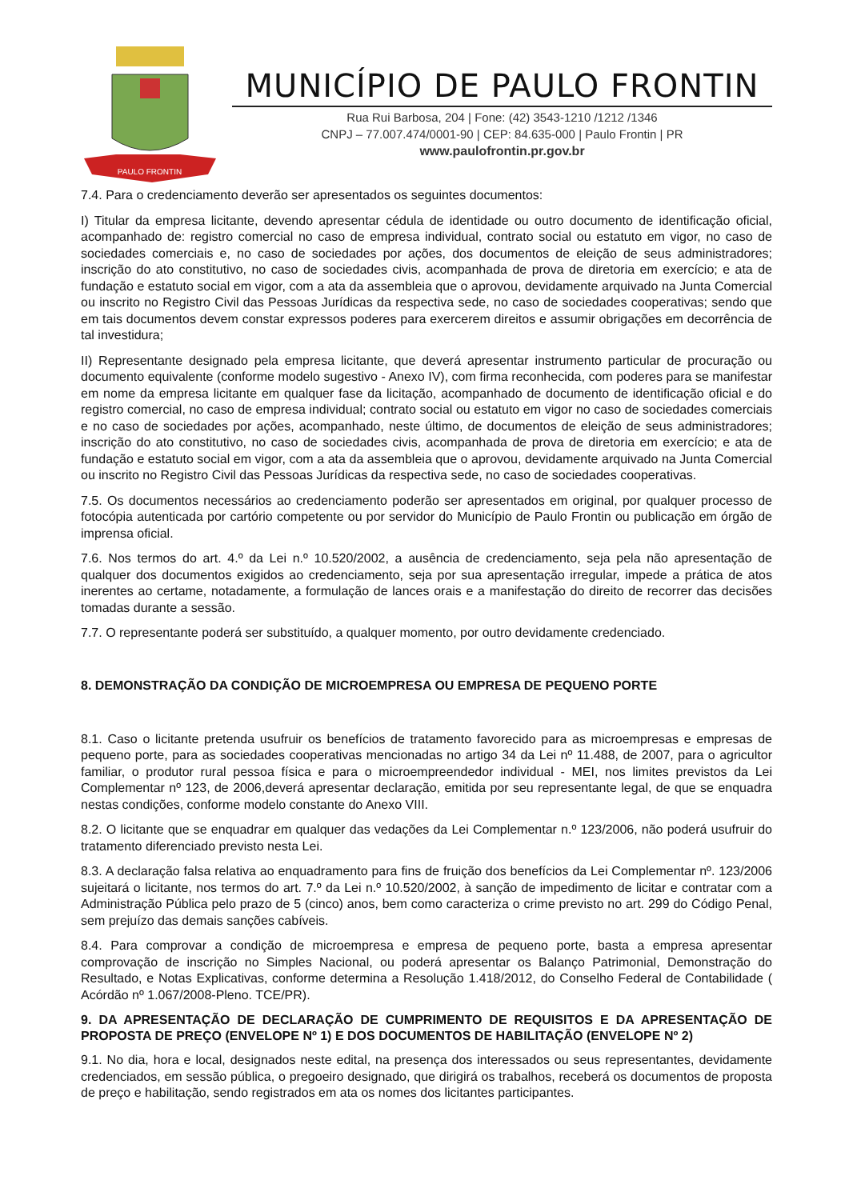PAULO FRONTIN
MUNICÍPIO DE PAULO FRONTIN
Rua Rui Barbosa, 204 | Fone: (42) 3543-1210 /1212 /1346
CNPJ – 77.007.474/0001-90 | CEP: 84.635-000 | Paulo Frontin | PR
www.paulofrontin.pr.gov.br
7.4. Para o credenciamento deverão ser apresentados os seguintes documentos:
I) Titular da empresa licitante, devendo apresentar cédula de identidade ou outro documento de identificação oficial, acompanhado de: registro comercial no caso de empresa individual, contrato social ou estatuto em vigor, no caso de sociedades comerciais e, no caso de sociedades por ações, dos documentos de eleição de seus administradores; inscrição do ato constitutivo, no caso de sociedades civis, acompanhada de prova de diretoria em exercício; e ata de fundação e estatuto social em vigor, com a ata da assembleia que o aprovou, devidamente arquivado na Junta Comercial ou inscrito no Registro Civil das Pessoas Jurídicas da respectiva sede, no caso de sociedades cooperativas; sendo que em tais documentos devem constar expressos poderes para exercerem direitos e assumir obrigações em decorrência de tal investidura;
II) Representante designado pela empresa licitante, que deverá apresentar instrumento particular de procuração ou documento equivalente (conforme modelo sugestivo - Anexo IV), com firma reconhecida, com poderes para se manifestar em nome da empresa licitante em qualquer fase da licitação, acompanhado de documento de identificação oficial e do registro comercial, no caso de empresa individual; contrato social ou estatuto em vigor no caso de sociedades comerciais e no caso de sociedades por ações, acompanhado, neste último, de documentos de eleição de seus administradores; inscrição do ato constitutivo, no caso de sociedades civis, acompanhada de prova de diretoria em exercício; e ata de fundação e estatuto social em vigor, com a ata da assembleia que o aprovou, devidamente arquivado na Junta Comercial ou inscrito no Registro Civil das Pessoas Jurídicas da respectiva sede, no caso de sociedades cooperativas.
7.5. Os documentos necessários ao credenciamento poderão ser apresentados em original, por qualquer processo de fotocópia autenticada por cartório competente ou por servidor do Município de Paulo Frontin ou publicação em órgão de imprensa oficial.
7.6. Nos termos do art. 4.º da Lei n.º 10.520/2002, a ausência de credenciamento, seja pela não apresentação de qualquer dos documentos exigidos ao credenciamento, seja por sua apresentação irregular, impede a prática de atos inerentes ao certame, notadamente, a formulação de lances orais e a manifestação do direito de recorrer das decisões tomadas durante a sessão.
7.7. O representante poderá ser substituído, a qualquer momento, por outro devidamente credenciado.
8. DEMONSTRAÇÃO DA CONDIÇÃO DE MICROEMPRESA OU EMPRESA DE PEQUENO PORTE
8.1. Caso o licitante pretenda usufruir os benefícios de tratamento favorecido para as microempresas e empresas de pequeno porte, para as sociedades cooperativas mencionadas no artigo 34 da Lei nº 11.488, de 2007, para o agricultor familiar, o produtor rural pessoa física e para o microempreendedor individual - MEI, nos limites previstos da Lei Complementar nº 123, de 2006,deverá apresentar declaração, emitida por seu representante legal, de que se enquadra nestas condições, conforme modelo constante do Anexo VIII.
8.2. O licitante que se enquadrar em qualquer das vedações da Lei Complementar n.º 123/2006, não poderá usufruir do tratamento diferenciado previsto nesta Lei.
8.3. A declaração falsa relativa ao enquadramento para fins de fruição dos benefícios da Lei Complementar nº. 123/2006 sujeitará o licitante, nos termos do art. 7.º da Lei n.º 10.520/2002, à sanção de impedimento de licitar e contratar com a Administração Pública pelo prazo de 5 (cinco) anos, bem como caracteriza o crime previsto no art. 299 do Código Penal, sem prejuízo das demais sanções cabíveis.
8.4. Para comprovar a condição de microempresa e empresa de pequeno porte, basta a empresa apresentar comprovação de inscrição no Simples Nacional, ou poderá apresentar os Balanço Patrimonial, Demonstração do Resultado, e Notas Explicativas, conforme determina a Resolução 1.418/2012, do Conselho Federal de Contabilidade ( Acórdão nº 1.067/2008-Pleno. TCE/PR).
9. DA APRESENTAÇÃO DE DECLARAÇÃO DE CUMPRIMENTO DE REQUISITOS E DA APRESENTAÇÃO DE PROPOSTA DE PREÇO (ENVELOPE Nº 1) E DOS DOCUMENTOS DE HABILITAÇÃO (ENVELOPE Nº 2)
9.1. No dia, hora e local, designados neste edital, na presença dos interessados ou seus representantes, devidamente credenciados, em sessão pública, o pregoeiro designado, que dirigirá os trabalhos, receberá os documentos de proposta de preço e habilitação, sendo registrados em ata os nomes dos licitantes participantes.